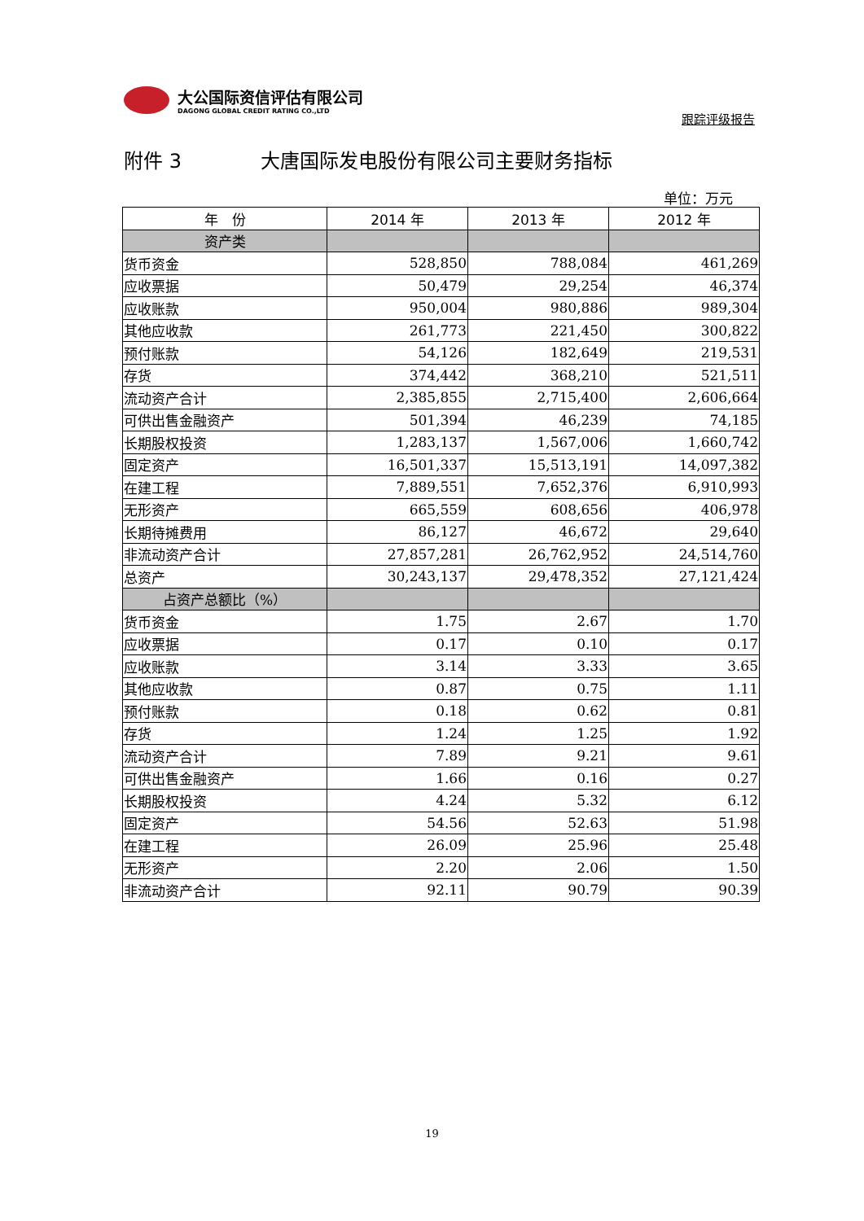大公国际资信评估有限公司
DAGONG GLOBAL CREDIT RATING CO.,LTD
跟踪评级报告
附件 3 大唐国际发电股份有限公司主要财务指标
单位：万元
| 年 份 | 2014 年 | 2013 年 | 2012 年 |
| --- | --- | --- | --- |
| 资产类 | | | |
| 货币资金 | 528,850 | 788,084 | 461,269 |
| 应收票据 | 50,479 | 29,254 | 46,374 |
| 应收账款 | 950,004 | 980,886 | 989,304 |
| 其他应收款 | 261,773 | 221,450 | 300,822 |
| 预付账款 | 54,126 | 182,649 | 219,531 |
| 存货 | 374,442 | 368,210 | 521,511 |
| 流动资产合计 | 2,385,855 | 2,715,400 | 2,606,664 |
| 可供出售金融资产 | 501,394 | 46,239 | 74,185 |
| 长期股权投资 | 1,283,137 | 1,567,006 | 1,660,742 |
| 固定资产 | 16,501,337 | 15,513,191 | 14,097,382 |
| 在建工程 | 7,889,551 | 7,652,376 | 6,910,993 |
| 无形资产 | 665,559 | 608,656 | 406,978 |
| 长期待摊费用 | 86,127 | 46,672 | 29,640 |
| 非流动资产合计 | 27,857,281 | 26,762,952 | 24,514,760 |
| 总资产 | 30,243,137 | 29,478,352 | 27,121,424 |
| 占资产总额比（%） | | | |
| 货币资金 | 1.75 | 2.67 | 1.70 |
| 应收票据 | 0.17 | 0.10 | 0.17 |
| 应收账款 | 3.14 | 3.33 | 3.65 |
| 其他应收款 | 0.87 | 0.75 | 1.11 |
| 预付账款 | 0.18 | 0.62 | 0.81 |
| 存货 | 1.24 | 1.25 | 1.92 |
| 流动资产合计 | 7.89 | 9.21 | 9.61 |
| 可供出售金融资产 | 1.66 | 0.16 | 0.27 |
| 长期股权投资 | 4.24 | 5.32 | 6.12 |
| 固定资产 | 54.56 | 52.63 | 51.98 |
| 在建工程 | 26.09 | 25.96 | 25.48 |
| 无形资产 | 2.20 | 2.06 | 1.50 |
| 非流动资产合计 | 92.11 | 90.79 | 90.39 |
19